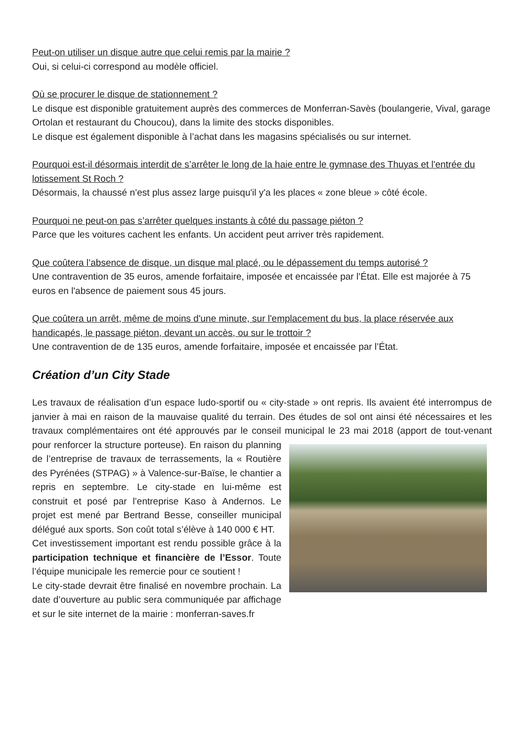Peut-on utiliser un disque autre que celui remis par la mairie ?
Oui, si celui-ci correspond au modèle officiel.
Où se procurer le disque de stationnement ?
Le disque est disponible gratuitement auprès des commerces de Monferran-Savès (boulangerie, Vival, garage Ortolan et restaurant du Choucou), dans la limite des stocks disponibles.
Le disque est également disponible à l’achat dans les magasins spécialisés ou sur internet.
Pourquoi est-il désormais interdit de s’arrêter le long de la haie entre le gymnase des Thuyas et l'entrée du lotissement St Roch ?
Désormais, la chaussé n’est plus assez large puisqu'il y'a les places « zone bleue » côté école.
Pourquoi ne peut-on pas s’arrêter quelques instants à côté du passage piéton ?
Parce que les voitures cachent les enfants. Un accident peut arriver très rapidement.
Que coûtera l’absence de disque, un disque mal placé, ou le dépassement du temps autorisé ?
Une contravention de 35 euros, amende forfaitaire, imposée et encaissée par l’État. Elle est majorée à 75 euros en l'absence de paiement sous 45 jours.
Que coûtera un arrêt, même de moins d'une minute, sur l'emplacement du bus, la place réservée aux handicapés, le passage piéton, devant un accès, ou sur le trottoir ?
Une contravention de de 135 euros, amende forfaitaire, imposée et encaissée par l’État.
Création d’un City Stade
Les travaux de réalisation d’un espace ludo-sportif ou « city-stade » ont repris. Ils avaient été interrompus de janvier à mai en raison de la mauvaise qualité du terrain. Des études de sol ont ainsi été nécessaires et les travaux complémentaires ont été approuvés par le conseil municipal le 23 mai
2018 (apport de tout-venant pour renforcer la structure porteuse). En raison du planning de l’entreprise de travaux de terrassements, la « Routière des Pyrénées (STPAG) » à Valence-sur-Baïse, le chantier a repris en septembre. Le city-stade en lui-même est construit et posé par l’entreprise Kaso à Andernos. Le projet est mené par Bertrand Besse, conseiller municipal délégué aux sports. Son coût total s’élève à 140 000 € HT.
Cet investissement important est rendu possible grâce à la participation technique et financière de l’Essor. Toute l’équipe municipale les remercie pour ce soutient !
Le city-stade devrait être finalisé en novembre prochain. La date d’ouverture au public sera communiquée par affichage et sur le site internet de la mairie : monferran-saves.fr